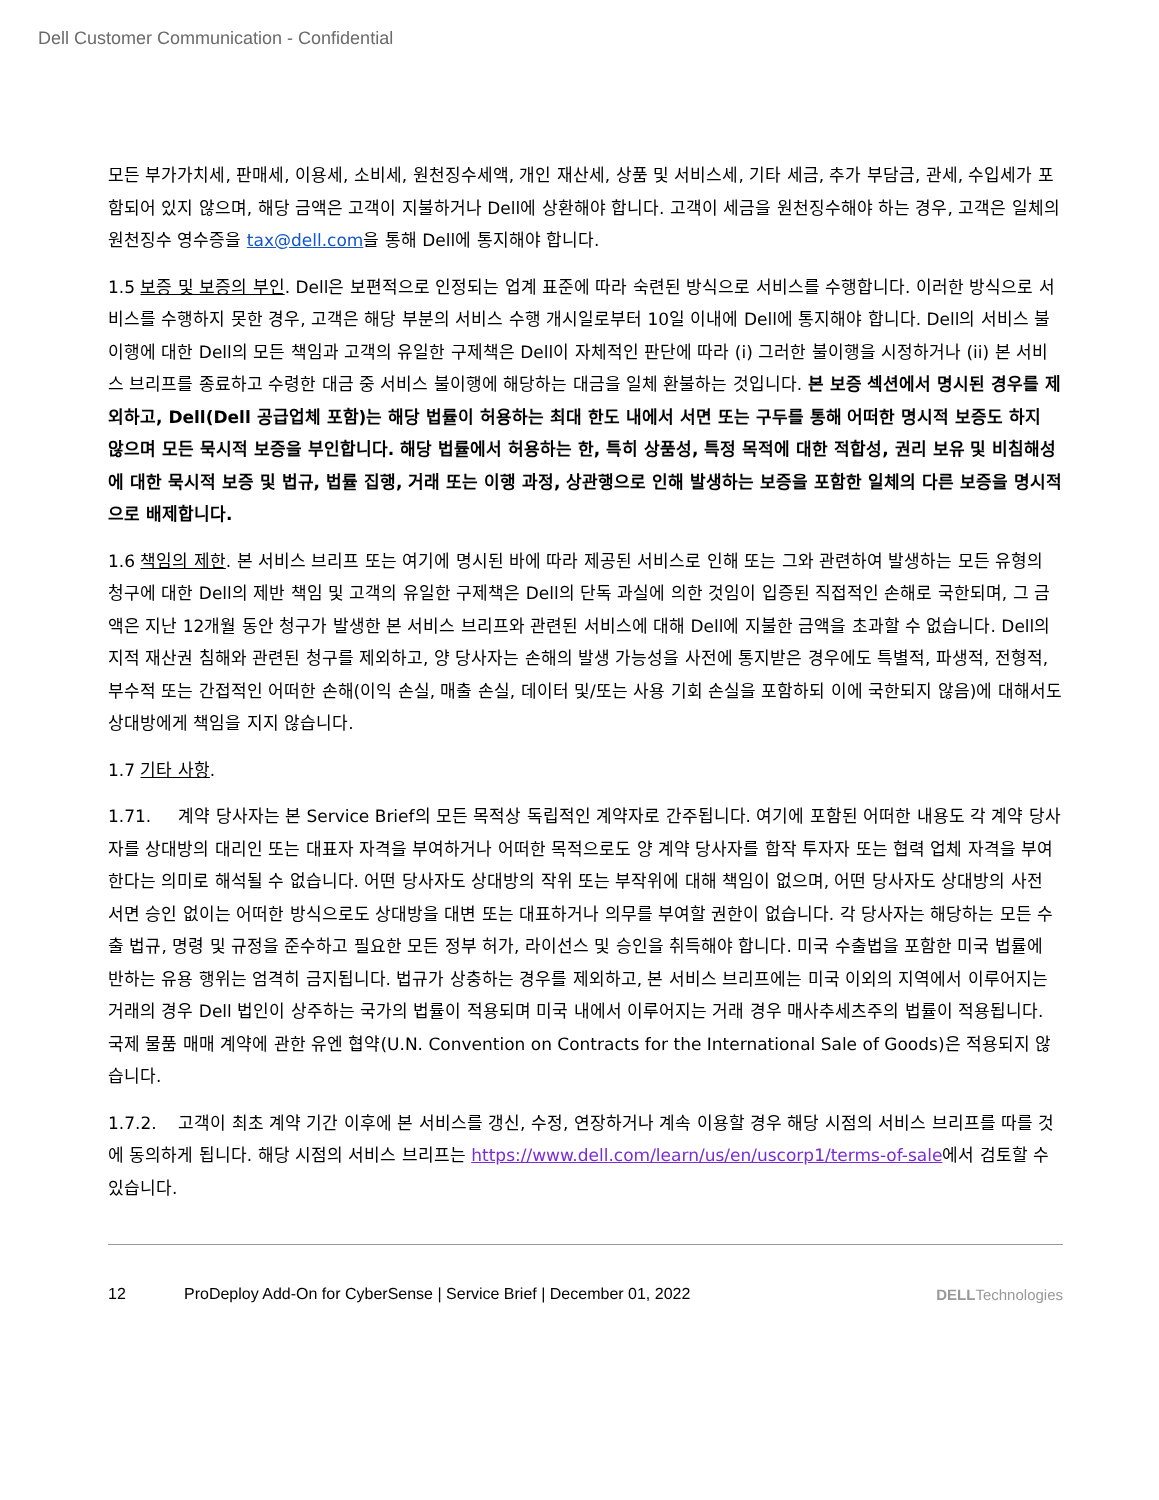Dell Customer Communication - Confidential
모든 부가가치세, 판매세, 이용세, 소비세, 원천징수세액, 개인 재산세, 상품 및 서비스세, 기타 세금, 추가 부담금, 관세, 수입세가 포함되어 있지 않으며, 해당 금액은 고객이 지불하거나 Dell에 상환해야 합니다. 고객이 세금을 원천징수해야 하는 경우, 고객은 일체의 원천징수 영수증을 tax@dell.com을 통해 Dell에 통지해야 합니다.
1.5 보증 및 보증의 부인. Dell은 보편적으로 인정되는 업계 표준에 따라 숙련된 방식으로 서비스를 수행합니다. 이러한 방식으로 서비스를 수행하지 못한 경우, 고객은 해당 부분의 서비스 수행 개시일로부터 10일 이내에 Dell에 통지해야 합니다. Dell의 서비스 불이행에 대한 Dell의 모든 책임과 고객의 유일한 구제책은 Dell이 자체적인 판단에 따라 (i) 그러한 불이행을 시정하거나 (ii) 본 서비스 브리프를 종료하고 수령한 대금 중 서비스 불이행에 해당하는 대금을 일체 환불하는 것입니다. 본 보증 섹션에서 명시된 경우를 제외하고, Dell(Dell 공급업체 포함)는 해당 법률이 허용하는 최대 한도 내에서 서면 또는 구두를 통해 어떠한 명시적 보증도 하지 않으며 모든 묵시적 보증을 부인합니다. 해당 법률에서 허용하는 한, 특히 상품성, 특정 목적에 대한 적합성, 권리 보유 및 비침해성에 대한 묵시적 보증 및 법규, 법률 집행, 거래 또는 이행 과정, 상관행으로 인해 발생하는 보증을 포함한 일체의 다른 보증을 명시적으로 배제합니다.
1.6 책임의 제한. 본 서비스 브리프 또는 여기에 명시된 바에 따라 제공된 서비스로 인해 또는 그와 관련하여 발생하는 모든 유형의 청구에 대한 Dell의 제반 책임 및 고객의 유일한 구제책은 Dell의 단독 과실에 의한 것임이 입증된 직접적인 손해로 국한되며, 그 금액은 지난 12개월 동안 청구가 발생한 본 서비스 브리프와 관련된 서비스에 대해 Dell에 지불한 금액을 초과할 수 없습니다. Dell의 지적 재산권 침해와 관련된 청구를 제외하고, 양 당사자는 손해의 발생 가능성을 사전에 통지받은 경우에도 특별적, 파생적, 전형적, 부수적 또는 간접적인 어떠한 손해(이익 손실, 매출 손실, 데이터 및/또는 사용 기회 손실을 포함하되 이에 국한되지 않음)에 대해서도 상대방에게 책임을 지지 않습니다.
1.7 기타 사항.
1.71. 계약 당사자는 본 Service Brief의 모든 목적상 독립적인 계약자로 간주됩니다. 여기에 포함된 어떠한 내용도 각 계약 당사자를 상대방의 대리인 또는 대표자 자격을 부여하거나 어떠한 목적으로도 양 계약 당사자를 합작 투자자 또는 협력 업체 자격을 부여한다는 의미로 해석될 수 없습니다. 어떤 당사자도 상대방의 작위 또는 부작위에 대해 책임이 없으며, 어떤 당사자도 상대방의 사전 서면 승인 없이는 어떠한 방식으로도 상대방을 대변 또는 대표하거나 의무를 부여할 권한이 없습니다. 각 당사자는 해당하는 모든 수출 법규, 명령 및 규정을 준수하고 필요한 모든 정부 허가, 라이선스 및 승인을 취득해야 합니다. 미국 수출법을 포함한 미국 법률에 반하는 유용 행위는 엄격히 금지됩니다. 법규가 상충하는 경우를 제외하고, 본 서비스 브리프에는 미국 이외의 지역에서 이루어지는 거래의 경우 Dell 법인이 상주하는 국가의 법률이 적용되며 미국 내에서 이루어지는 거래 경우 매사추세츠주의 법률이 적용됩니다. 국제 물품 매매 계약에 관한 유엔 협약(U.N. Convention on Contracts for the International Sale of Goods)은 적용되지 않습니다.
1.7.2. 고객이 최초 계약 기간 이후에 본 서비스를 갱신, 수정, 연장하거나 계속 이용할 경우 해당 시점의 서비스 브리프를 따를 것에 동의하게 됩니다. 해당 시점의 서비스 브리프는 https://www.dell.com/learn/us/en/uscorp1/terms-of-sale에서 검토할 수 있습니다.
12 ProDeploy Add-On for CyberSense | Service Brief | December 01, 2022 DELLTechnologies